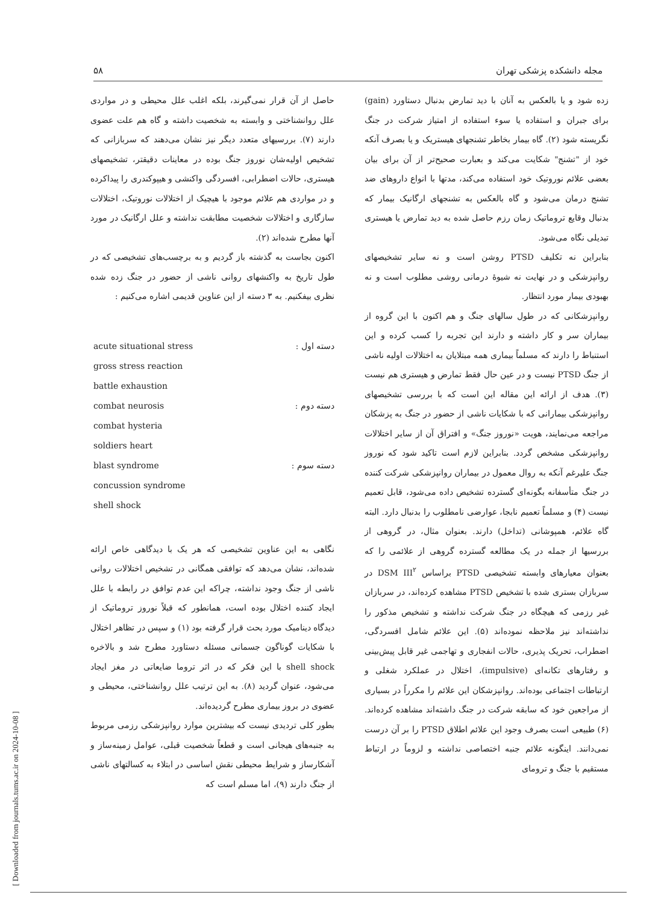مجله دانشکده پزشکی تهران ۵۸
زده شود و یا بالعکس به آنان با دید تمارض بدنبال دستاورد (gain) برای جبران و استفاده یا سوء استفاده از امتیاز شرکت در جنگ نگریسته شود (۲). گاه بیمار بخاطر تشنجهای هیستریک و یا بصرف آنکه خود از "تشنج" شکایت می‌کند و بعبارت صحیح‌تر از آن برای بیان بعضی علائم نوروتیک خود استفاده می‌کند، مدتها با انواع داروهای ضد تشنج درمان می‌شود و گاه بالعکس به تشنجهای ارگانیک بیمار که بدنبال وقایع تروماتیک زمان رزم حاصل شده به دید تمارض یا هیستری تبدیلی نگاه می‌شود.
بنابراین نه تکلیف PTSD روشن است و نه سایر تشخیصهای روانپزشکی و در نهایت نه شیوهٔ درمانی روشی مطلوب است و نه بهبودی بیمار مورد انتظار.
روانپزشکانی که در طول سالهای جنگ و هم اکنون با این گروه از بیماران سر و کار داشته و دارند این تجربه را کسب کرده و این استنباط را دارند که مسلماً بیماری همه مبتلایان به اختلالات اولیه ناشی از جنگ PTSD نیست و در عین حال فقط تمارض و هیستری هم نیست (۳). هدف از ارائه این مقاله این است که با بررسی تشخیصهای روانپزشکی بیمارانی که با شکایات ناشی از حضور در جنگ به پزشکان مراجعه می‌نمایند، هویت «نوروز جنگ» و افتراق آن از سایر اختلالات روانپزشکی مشخص گردد. بنابراین لازم است تاکید شود که نوروز جنگ علیرغم آنکه به روال معمول در بیماران روانپزشکی شرکت کننده در جنگ متأسفانه بگونه‌ای گسترده تشخیص داده می‌شود، قابل تعمیم نیست (۴) و مسلماً تعمیم نابجا، عوارضی نامطلوب را بدنبال دارد. البته گاه علائم، همپوشانی (تداخل) دارند. بعنوان مثال، در گروهی از بررسیها از جمله در یک مطالعه گسترده گروهی از علائمی را که بعنوان معیارهای وابسته تشخیصی PTSD براساس DSM III<sup>۲</sup> در سربازان بستری شده با تشخیص PTSD مشاهده کرده‌اند، در سربازان غیر رزمی که هیچگاه در جنگ شرکت نداشته و تشخیص مذکور را نداشته‌اند نیز ملاحظه نموده‌اند (۵). این علائم شامل افسردگی، اضطراب، تحریک پذیری، حالات انفجاری و تهاجمی غیر قابل پیش‌بینی و رفتارهای تکانه‌ای (impulsive)، اختلال در عملکرد شغلی و ارتباطات اجتماعی بوده‌اند. روانپزشکان این علائم را مکرراً در بسیاری از مراجعین خود که سابقه شرکت در جنگ داشته‌اند مشاهده کرده‌اند. (۶) طبیعی است بصرف وجود این علائم اطلاق PTSD را بر آن درست نمی‌دانند. اینگونه علائم جنبه اختصاصی نداشته و لزوماً در ارتباط مستقیم با جنگ و ترومای
حاصل از آن قرار نمی‌گیرند، بلکه اغلب علل محیطی و در مواردی علل روانشناختی و وابسته به شخصیت داشته و گاه هم علت عضوی دارند (۷). بررسیهای متعدد دیگر نیز نشان می‌دهند که سربازانی که تشخیص اولیه‌شان نوروز جنگ بوده در معاینات دقیقتر، تشخیصهای هیستری، حالات اضطرابی، افسردگی واکنشی و هیپوکندری را پیداکرده و در مواردی هم علائم موجود با هیچیک از اختلالات نوروتیک، اختلالات سازگاری و اختلالات شخصیت مطابقت نداشته و علل ارگانیک در مورد آنها مطرح شده‌اند (۲).
اکنون بجاست به گذشته باز گردیم و به برچسب‌های تشخیصی که در طول تاریخ به واکنشهای روانی ناشی از حضور در جنگ زده شده نظری بیفکنیم. به ۳ دسته از این عناوین قدیمی اشاره می‌کنیم :
دسته اول : acute situational stress
gross stress reaction
battle exhaustion
دسته دوم : combat neurosis
combat hysteria
soldiers heart
دسته سوم : blast syndrome
concussion syndrome
shell shock
نگاهی به این عناوین تشخیصی که هر یک با دیدگاهی خاص ارائه شده‌اند، نشان می‌دهد که توافقی همگانی در تشخیص اختلالات روانی ناشی از جنگ وجود نداشته، چراکه این عدم توافق در رابطه با علل ایجاد کننده اختلال بوده است، همانطور که قبلاً نوروز تروماتیک از دیدگاه دینامیک مورد بحث قرار گرفته بود (۱) و سپس در تظاهر اختلال با شکایات گوناگون جسمانی مسئله دستاورد مطرح شد و بالاخره shell shock با این فکر که در اثر تروما ضایعاتی در مغز ایجاد می‌شود، عنوان گردید (۸). به این ترتیب علل روانشناختی، محیطی و عضوی در بروز بیماری مطرح گردیده‌اند.
بطور کلی تردیدی نیست که بیشترین موارد روانپزشکی رزمی مربوط به جنبه‌های هیجانی است و قطعاً شخصیت قبلی، عوامل زمینه‌ساز و آشکارساز و شرایط محیطی نقش اساسی در ابتلاء به کسالتهای ناشی از جنگ دارند (۹)، اما مسلم است که
[ Downloaded from journals.tums.ac.ir on 2024-10-08 ]